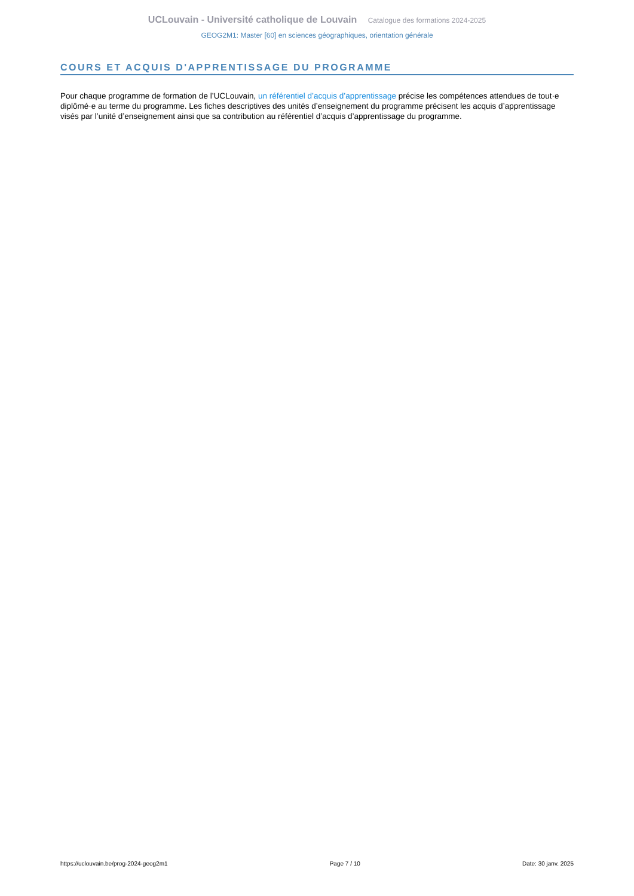UCLouvain - Université catholique de Louvain Catalogue des formations 2024-2025
GEOG2M1: Master [60] en sciences géographiques, orientation générale
COURS ET ACQUIS D'APPRENTISSAGE DU PROGRAMME
Pour chaque programme de formation de l’UCLouvain, un référentiel d’acquis d’apprentissage précise les compétences attendues de tout·e diplômé·e au terme du programme. Les fiches descriptives des unités d’enseignement du programme précisent les acquis d’apprentissage visés par l’unité d’enseignement ainsi que sa contribution au référentiel d’acquis d’apprentissage du programme.
https://uclouvain.be/prog-2024-geog2m1 Page 7 / 10 Date: 30 janv. 2025